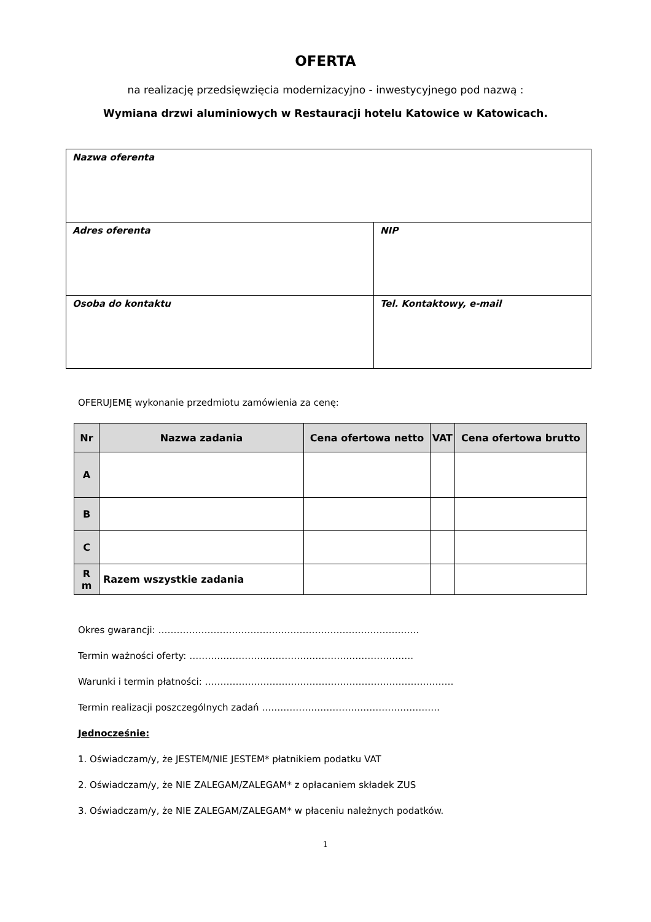OFERTA
na realizację przedsięwzięcia modernizacyjno - inwestycyjnego pod nazwą :
Wymiana drzwi aluminiowych w Restauracji hotelu Katowice w Katowicach.
| Nazwa oferenta | |
| Adres oferenta | NIP |
| Osoba do kontaktu | Tel. Kontaktowy, e-mail |
OFERUJEMĘ wykonanie przedmiotu zamówienia za cenę:
| Nr | Nazwa zadania | Cena ofertowa netto | VAT | Cena ofertowa brutto |
| --- | --- | --- | --- | --- |
| A | | | | |
| B | | | | |
| C | | | | |
| R m | Razem wszystkie zadania | | | |
Okres gwarancji: ………………………………………………………………………….
Termin ważności oferty: ……………………………………………………………….
Warunki i termin płatności: ………………………………………………………………………
Termin realizacji poszczególnych zadań ………………………………………………….
Jednocześnie:
1. Oświadczam/y, że JESTEM/NIE JESTEM* płatnikiem podatku VAT
2. Oświadczam/y, że NIE ZALEGAM/ZALEGAM* z opłacaniem składek ZUS
3. Oświadczam/y, że NIE ZALEGAM/ZALEGAM* w płaceniu należnych podatków.
1